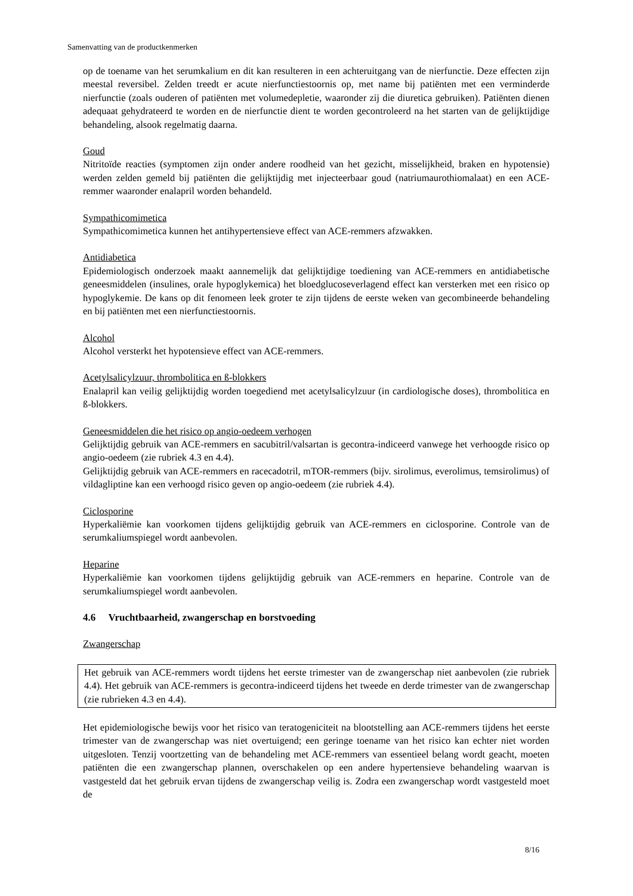Samenvatting van de productkenmerken
op de toename van het serumkalium en dit kan resulteren in een achteruitgang van de nierfunctie. Deze effecten zijn meestal reversibel. Zelden treedt er acute nierfunctiestoornis op, met name bij patiënten met een verminderde nierfunctie (zoals ouderen of patiënten met volumedepletie, waaronder zij die diuretica gebruiken). Patiënten dienen adequaat gehydrateerd te worden en de nierfunctie dient te worden gecontroleerd na het starten van de gelijktijdige behandeling, alsook regelmatig daarna.
Goud
Nitritoïde reacties (symptomen zijn onder andere roodheid van het gezicht, misselijkheid, braken en hypotensie) werden zelden gemeld bij patiënten die gelijktijdig met injecteerbaar goud (natriumaurothiomalaat) en een ACE-remmer waaronder enalapril worden behandeld.
Sympathicomimetica
Sympathicomimetica kunnen het antihypertensieve effect van ACE-remmers afzwakken.
Antidiabetica
Epidemiologisch onderzoek maakt aannemelijk dat gelijktijdige toediening van ACE-remmers en antidiabetische geneesmiddelen (insulines, orale hypoglykemica) het bloedglucoseverlagend effect kan versterken met een risico op hypoglykemie. De kans op dit fenomeen leek groter te zijn tijdens de eerste weken van gecombineerde behandeling en bij patiënten met een nierfunctiestoornis.
Alcohol
Alcohol versterkt het hypotensieve effect van ACE-remmers.
Acetylsalicylzuur, thrombolitica en ß-blokkers
Enalapril kan veilig gelijktijdig worden toegediend met acetylsalicylzuur (in cardiologische doses), thrombolitica en ß-blokkers.
Geneesmiddelen die het risico op angio-oedeem verhogen
Gelijktijdig gebruik van ACE-remmers en sacubitril/valsartan is gecontra-indiceerd vanwege het verhoogde risico op angio-oedeem (zie rubriek 4.3 en 4.4).
Gelijktijdig gebruik van ACE-remmers en racecadotril, mTOR-remmers (bijv. sirolimus, everolimus, temsirolimus) of vildagliptine kan een verhoogd risico geven op angio-oedeem (zie rubriek 4.4).
Ciclosporine
Hyperkaliëmie kan voorkomen tijdens gelijktijdig gebruik van ACE-remmers en ciclosporine. Controle van de serumkaliumspiegel wordt aanbevolen.
Heparine
Hyperkaliëmie kan voorkomen tijdens gelijktijdig gebruik van ACE-remmers en heparine. Controle van de serumkaliumspiegel wordt aanbevolen.
4.6 Vruchtbaarheid, zwangerschap en borstvoeding
Zwangerschap
Het gebruik van ACE-remmers wordt tijdens het eerste trimester van de zwangerschap niet aanbevolen (zie rubriek 4.4). Het gebruik van ACE-remmers is gecontra-indiceerd tijdens het tweede en derde trimester van de zwangerschap (zie rubrieken 4.3 en 4.4).
Het epidemiologische bewijs voor het risico van teratogeniciteit na blootstelling aan ACE-remmers tijdens het eerste trimester van de zwangerschap was niet overtuigend; een geringe toename van het risico kan echter niet worden uitgesloten. Tenzij voortzetting van de behandeling met ACE-remmers van essentieel belang wordt geacht, moeten patiënten die een zwangerschap plannen, overschakelen op een andere hypertensieve behandeling waarvan is vastgesteld dat het gebruik ervan tijdens de zwangerschap veilig is. Zodra een zwangerschap wordt vastgesteld moet de
8/16